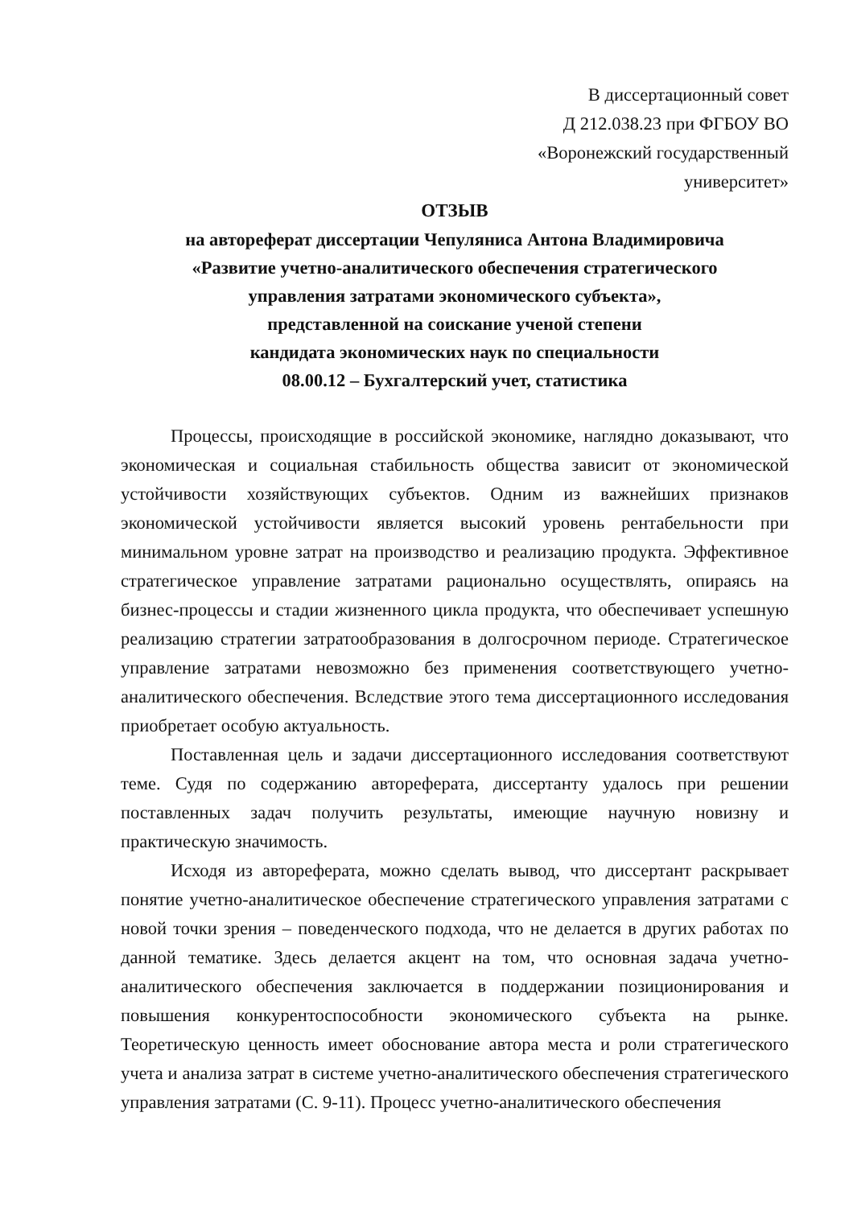В диссертационный совет
Д 212.038.23 при ФГБОУ ВО
«Воронежский государственный
университет»
ОТЗЫВ
на автореферат диссертации Чепуляниса Антона Владимировича
«Развитие учетно-аналитического обеспечения стратегического
управления затратами экономического субъекта»,
представленной на соискание ученой степени
кандидата экономических наук по специальности
08.00.12 – Бухгалтерский учет, статистика
Процессы, происходящие в российской экономике, наглядно доказывают, что экономическая и социальная стабильность общества зависит от экономической устойчивости хозяйствующих субъектов. Одним из важнейших признаков экономической устойчивости является высокий уровень рентабельности при минимальном уровне затрат на производство и реализацию продукта. Эффективное стратегическое управление затратами рационально осуществлять, опираясь на бизнес-процессы и стадии жизненного цикла продукта, что обеспечивает успешную реализацию стратегии затратообразования в долгосрочном периоде. Стратегическое управление затратами невозможно без применения соответствующего учетно-аналитического обеспечения. Вследствие этого тема диссертационного исследования приобретает особую актуальность.
Поставленная цель и задачи диссертационного исследования соответствуют теме. Судя по содержанию автореферата, диссертанту удалось при решении поставленных задач получить результаты, имеющие научную новизну и практическую значимость.
Исходя из автореферата, можно сделать вывод, что диссертант раскрывает понятие учетно-аналитическое обеспечение стратегического управления затратами с новой точки зрения – поведенческого подхода, что не делается в других работах по данной тематике. Здесь делается акцент на том, что основная задача учетно-аналитического обеспечения заключается в поддержании позиционирования и повышения конкурентоспособности экономического субъекта на рынке. Теоретическую ценность имеет обоснование автора места и роли стратегического учета и анализа затрат в системе учетно-аналитического обеспечения стратегического управления затратами (С. 9-11). Процесс учетно-аналитического обеспечения